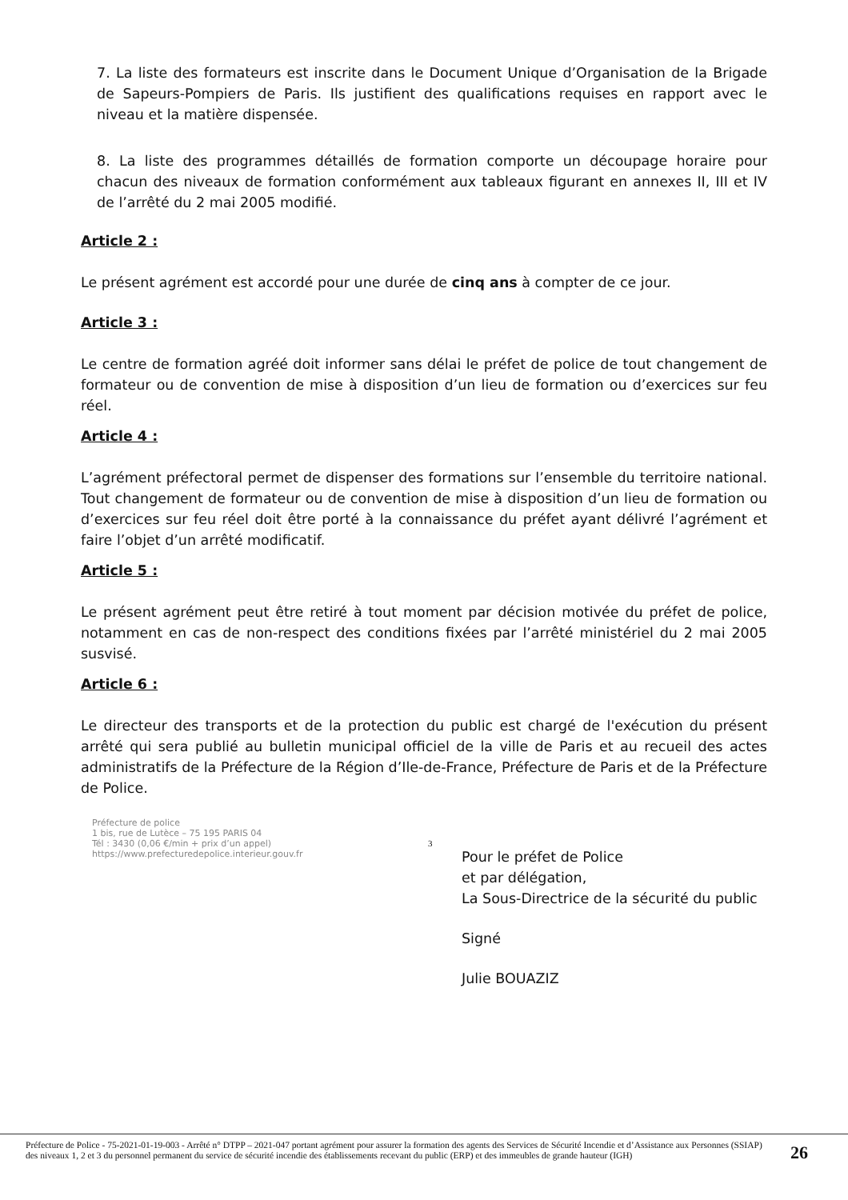7. La liste des formateurs est inscrite dans le Document Unique d’Organisation de la Brigade de Sapeurs-Pompiers de Paris. Ils justifient des qualifications requises en rapport avec le niveau et la matière dispensée.
8. La liste des programmes détaillés de formation comporte un découpage horaire pour chacun des niveaux de formation conformément aux tableaux figurant en annexes II, III et IV de l’arrêté du 2 mai 2005 modifié.
Article 2 :
Le présent agrément est accordé pour une durée de cinq ans à compter de ce jour.
Article 3 :
Le centre de formation agréé doit informer sans délai le préfet de police de tout changement de formateur ou de convention de mise à disposition d’un lieu de formation ou d’exercices sur feu réel.
Article 4 :
L’agrément préfectoral permet de dispenser des formations sur l’ensemble du territoire national. Tout changement de formateur ou de convention de mise à disposition d’un lieu de formation ou d’exercices sur feu réel doit être porté à la connaissance du préfet ayant délivré l’agrément et faire l’objet d’un arrêté modificatif.
Article 5 :
Le présent agrément peut être retiré à tout moment par décision motivée du préfet de police, notamment en cas de non-respect des conditions fixées par l’arrêté ministériel du 2 mai 2005 susvisé.
Article 6 :
Le directeur des transports et de la protection du public est chargé de l'exécution du présent arrêté qui sera publié au bulletin municipal officiel de la ville de Paris et au recueil des actes administratifs de la Préfecture de la Région d’Ile-de-France, Préfecture de Paris et de la Préfecture de Police.
Pour le préfet de Police
et par délégation,
La Sous-Directrice de la sécurité du public
Signé
Julie BOUAZIZ
Préfecture de police
1 bis, rue de Lutèce – 75 195 PARIS 04
Tél : 3430 (0,06 €/min + prix d’un appel)
https://www.prefecturedepolice.interieur.gouv.fr
3
Préfecture de Police - 75-2021-01-19-003 - Arrêté n° DTPP – 2021-047 portant agrément pour assurer la formation des agents des Services de Sécurité Incendie et d’Assistance aux Personnes (SSIAP) des niveaux 1, 2 et 3 du personnel permanent du service de sécurité incendie des établissements recevant du public (ERP) et des immeubles de grande hauteur (IGH)
26